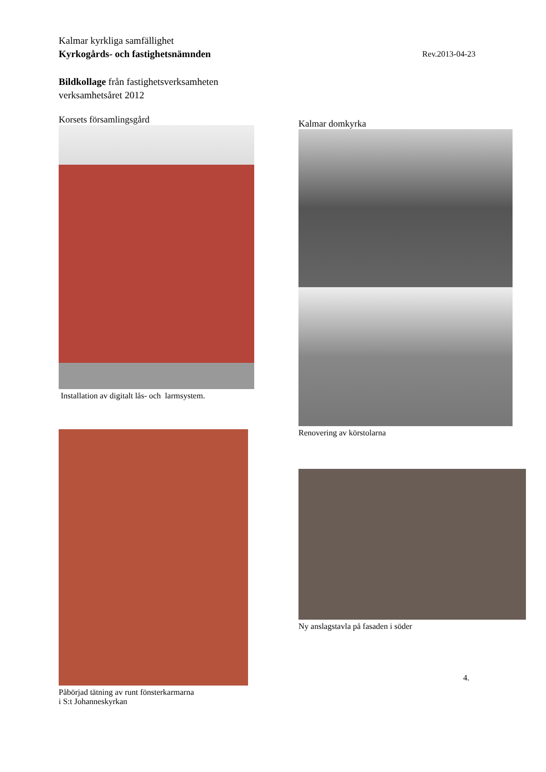Kalmar kyrkliga samfällighet
Kyrkogårds- och fastighetsnämnden Rev.2013-04-23
Bildkollage från fastighetsverksamheten
verksamhetsåret 2012
Korsets församlingsgård
Installation av digitalt lås- och larmsystem.
Kalmar domkyrka
Renovering av körstolarna
Påbörjad tätning av runt fönsterkarmarna
i S:t Johanneskyrkan
Ny anslagstavla på fasaden i söder
4.